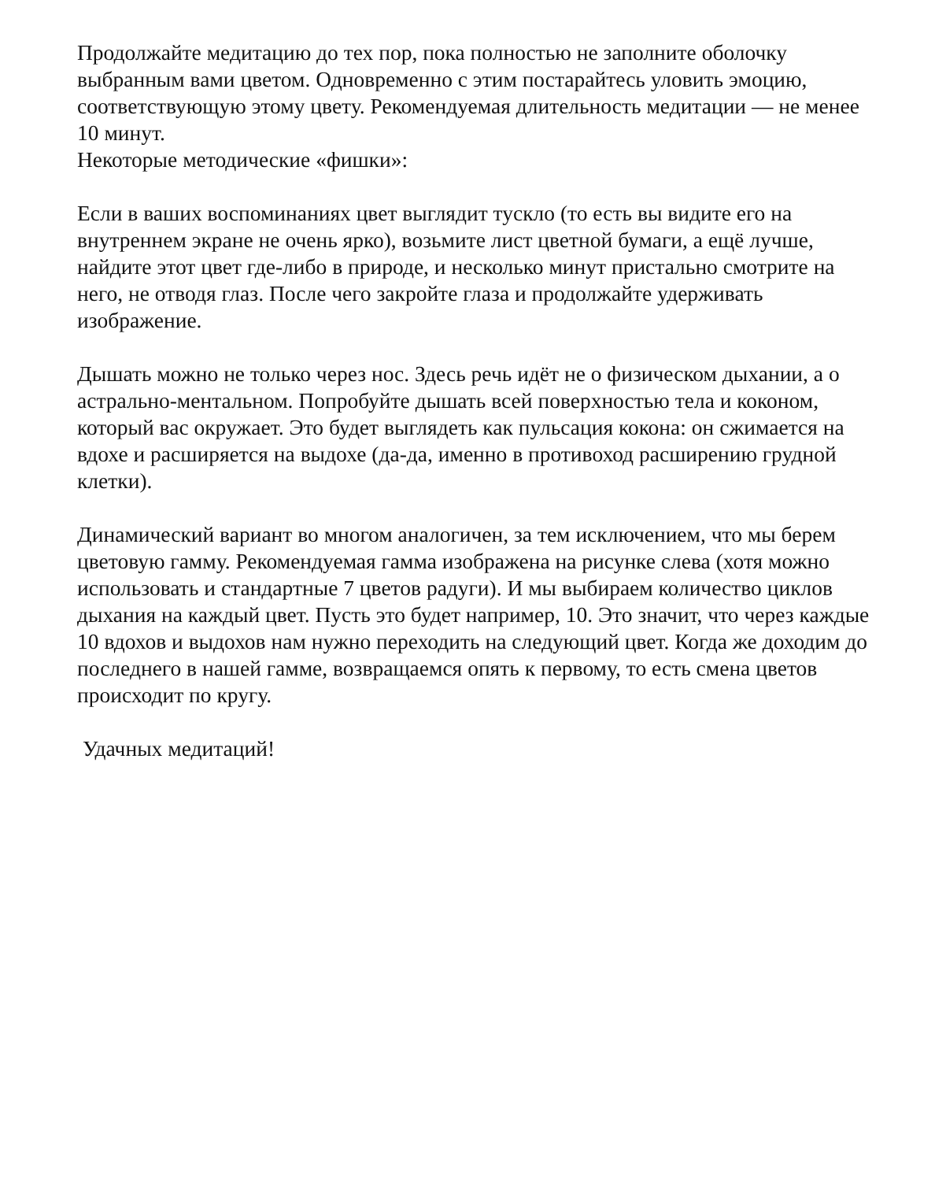Продолжайте медитацию до тех пор, пока полностью не заполните оболочку выбранным вами цветом. Одновременно с этим постарайтесь уловить эмоцию, соответствующую этому цвету. Рекомендуемая длительность медитации — не менее 10 минут.
Некоторые методические «фишки»:
Если в ваших воспоминаниях цвет выглядит тускло (то есть вы видите его на внутреннем экране не очень ярко), возьмите лист цветной бумаги, а ещё лучше, найдите этот цвет где-либо в природе, и несколько минут пристально смотрите на него, не отводя глаз. После чего закройте глаза и продолжайте удерживать изображение.
Дышать можно не только через нос. Здесь речь идёт не о физическом дыхании, а о астрально-ментальном. Попробуйте дышать всей поверхностью тела и коконом, который вас окружает. Это будет выглядеть как пульсация кокона: он сжимается на вдохе и расширяется на выдохе (да-да, именно в противоход расширению грудной клетки).
Динамический вариант во многом аналогичен, за тем исключением, что мы берем цветовую гамму. Рекомендуемая гамма изображена на рисунке слева (хотя можно использовать и стандартные 7 цветов радуги). И мы выбираем количество циклов дыхания на каждый цвет. Пусть это будет например, 10. Это значит, что через каждые 10 вдохов и выдохов нам нужно переходить на следующий цвет. Когда же доходим до последнего в нашей гамме, возвращаемся опять к первому, то есть смена цветов происходит по кругу.
Удачных медитаций!